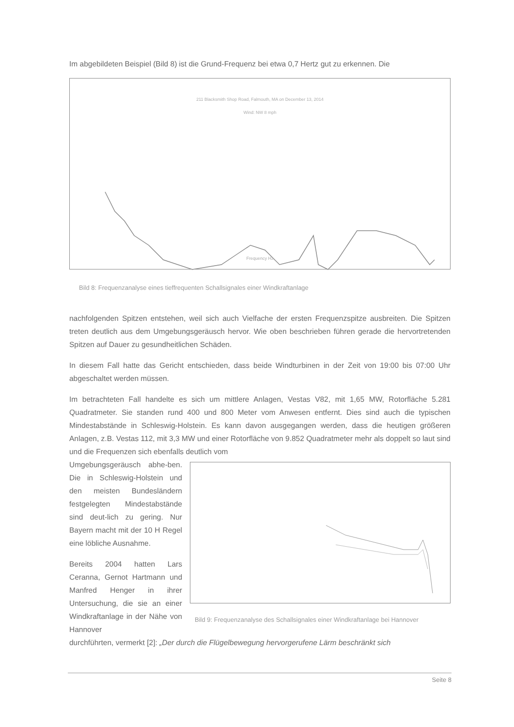Im abgebildeten Beispiel (Bild 8) ist die Grund-Frequenz bei etwa 0,7 Hertz gut zu erkennen. Die
211 Blacksmith Shop Road, Falmouth, MA on December 13, 2014
Wind: NW 8 mph
Frequency Hz
Bild 8: Frequenzanalyse eines tieffrequenten Schallsignales einer Windkraftanlage
nachfolgenden Spitzen entstehen, weil sich auch Vielfache der ersten Frequenzspitze ausbreiten. Die Spitzen treten deutlich aus dem Umgebungsgeräusch hervor. Wie oben beschrieben führen gerade die hervortretenden Spitzen auf Dauer zu gesundheitlichen Schäden.
In diesem Fall hatte das Gericht entschieden, dass beide Windturbinen in der Zeit von 19:00 bis 07:00 Uhr abgeschaltet werden müssen.
Im betrachteten Fall handelte es sich um mittlere Anlagen, Vestas V82, mit 1,65 MW, Rotorfläche 5.281 Quadratmeter. Sie standen rund 400 und 800 Meter vom Anwesen entfernt. Dies sind auch die typischen Mindestabstände in Schleswig-Holstein. Es kann davon ausgegangen werden, dass die heutigen größeren Anlagen, z.B. Vestas 112, mit 3,3 MW und einer Rotorfläche von 9.852 Quadratmeter mehr als doppelt so laut sind und die Frequenzen sich ebenfalls deutlich vom
Umgebungsgeräusch abhe-ben. Die in Schleswig-Holstein und den meisten Bundesländern festgelegten Mindestabstände sind deut-lich zu gering. Nur Bayern macht mit der 10 H Regel eine löbliche Ausnahme.
Bereits 2004 hatten Lars Ceranna, Gernot Hartmann und Manfred Henger in ihrer Untersuchung, die sie an einer Windkraftanlage in der Nähe von Hannover
Bild 9: Frequenzanalyse des Schallsignales einer Windkraftanlage bei Hannover
durchführten, vermerkt [2]: „Der durch die Flügelbewegung hervorgerufene Lärm beschränkt sich
Seite 8